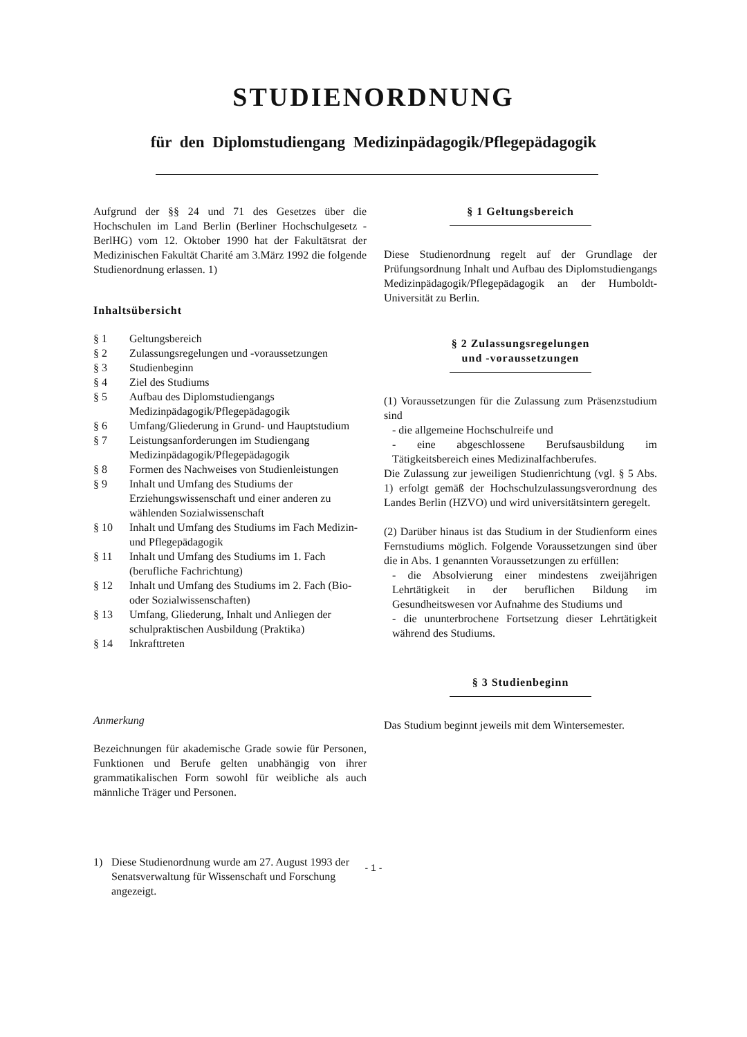STUDIENORDNUNG
für den Diplomstudiengang Medizinpädagogik/Pflegepädagogik
Aufgrund der §§ 24 und 71 des Gesetzes über die Hochschulen im Land Berlin (Berliner Hochschulgesetz - BerlHG) vom 12. Oktober 1990 hat der Fakultätsrat der Medizinischen Fakultät Charité am 3.März 1992 die folgende Studienordnung erlassen. 1)
Inhaltsübersicht
| § 1 | Geltungsbereich |
| § 2 | Zulassungsregelungen und -voraussetzungen |
| § 3 | Studienbeginn |
| § 4 | Ziel des Studiums |
| § 5 | Aufbau des Diplomstudiengangs Medizinpädagogik/Pflegepädagogik |
| § 6 | Umfang/Gliederung in Grund- und Hauptstudium |
| § 7 | Leistungsanforderungen im Studiengang Medizinpädagogik/Pflegepädagogik |
| § 8 | Formen des Nachweises von Studienleistungen |
| § 9 | Inhalt und Umfang des Studiums der Erziehungswissenschaft und einer anderen zu wählenden Sozialwissenschaft |
| § 10 | Inhalt und Umfang des Studiums im Fach Medizin- und Pflegepädagogik |
| § 11 | Inhalt und Umfang des Studiums im 1. Fach (berufliche Fachrichtung) |
| § 12 | Inhalt und Umfang des Studiums im 2. Fach (Bio- oder Sozialwissenschaften) |
| § 13 | Umfang, Gliederung, Inhalt und Anliegen der schulpraktischen Ausbildung (Praktika) |
| § 14 | Inkrafttreten |
Anmerkung
Bezeichnungen für akademische Grade sowie für Personen, Funktionen und Berufe gelten unabhängig von ihrer grammatikalischen Form sowohl für weibliche als auch männliche Träger und Personen.
| 1) | Diese Studienordnung wurde am 27. August 1993 der Senatsverwaltung für Wissenschaft und Forschung angezeigt. |
§ 1 Geltungsbereich
Diese Studienordnung regelt auf der Grundlage der Prüfungsordnung Inhalt und Aufbau des Diplomstudiengangs Medizinpädagogik/Pflegepädagogik an der Humboldt-Universität zu Berlin.
§ 2 Zulassungsregelungen
und -voraussetzungen
(1) Voraussetzungen für die Zulassung zum Präsenzstudium sind
- die allgemeine Hochschulreife und
- eine abgeschlossene Berufsausbildung im Tätigkeitsbereich eines Medizinalfachberufes.
Die Zulassung zur jeweiligen Studienrichtung (vgl. § 5 Abs. 1) erfolgt gemäß der Hochschulzulassungsverordnung des Landes Berlin (HZVO) und wird universitätsintern geregelt.
(2) Darüber hinaus ist das Studium in der Studienform eines Fernstudiums möglich. Folgende Voraussetzungen sind über die in Abs. 1 genannten Voraussetzungen zu erfüllen:
- die Absolvierung einer mindestens zweijährigen Lehrtätigkeit in der beruflichen Bildung im Gesundheitswesen vor Aufnahme des Studiums und
- die ununterbrochene Fortsetzung dieser Lehrtätigkeit während des Studiums.
§ 3 Studienbeginn
Das Studium beginnt jeweils mit dem Wintersemester.
- 1 -